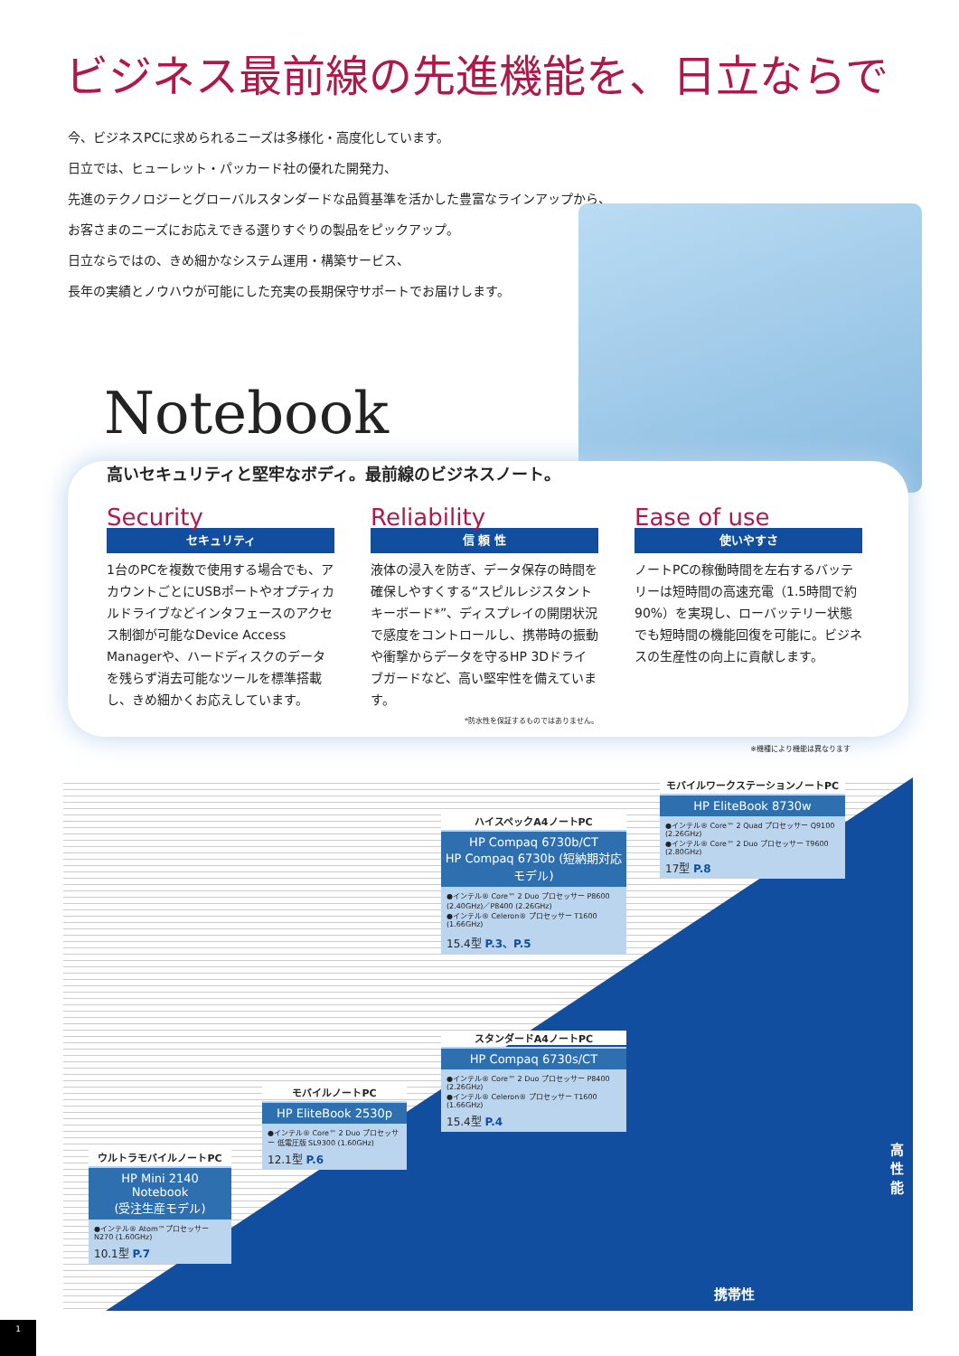ビジネス最前線の先進機能を、日立ならで
今、ビジネスPCに求められるニーズは多様化・高度化しています。
日立では、ヒューレット・パッカード社の優れた開発力、
先進のテクノロジーとグローバルスタンダードな品質基準を活かした豊富なラインアップから、
お客さまのニーズにお応えできる選りすぐりの製品をピックアップ。
日立ならではの、きめ細かなシステム運用・構築サービス、
長年の実績とノウハウが可能にした充実の長期保守サポートでお届けします。
Notebook
高いセキュリティと堅牢なボディ。最前線のビジネスノート。
Security
セキュリティ
1台のPCを複数で使用する場合でも、アカウントごとにUSBポートやオプティカルドライブなどインタフェースのアクセス制御が可能なDevice Access Managerや、ハードディスクのデータを残らず消去可能なツールを標準搭載し、きめ細かくお応えしています。
Reliability
信 頼 性
液体の浸入を防ぎ、データ保存の時間を確保しやすくする“スピルレジスタント キーボード*”、ディスプレイの開閉状況で感度をコントロールし、携帯時の振動や衝撃からデータを守るHP 3Dドライブガードなど、高い堅牢性を備えています。
*防水性を保証するものではありません。
Ease of use
使いやすさ
ノートPCの稼働時間を左右するバッテリーは短時間の高速充電（1.5時間で約90%）を実現し、ローバッテリー状態でも短時間の機能回復を可能に。ビジネスの生産性の向上に貢献します。
※機種により機能は異なります
モバイルワークステーションノートPC
HP EliteBook 8730w
●インテル® Core™ 2 Quad プロセッサー Q9100 (2.26GHz)
●インテル® Core™ 2 Duo プロセッサー T9600 (2.80GHz)
17型 P.8
ハイスペックA4ノートPC
HP Compaq 6730b/CT
HP Compaq 6730b (短納期対応モデル)
●インテル® Core™ 2 Duo プロセッサー P8600 (2.40GHz)／P8400 (2.26GHz)
●インテル® Celeron® プロセッサー T1600 (1.66GHz)
15.4型 P.3、P.5
スタンダードA4ノートPC
HP Compaq 6730s/CT
●インテル® Core™ 2 Duo プロセッサー P8400 (2.26GHz)
●インテル® Celeron® プロセッサー T1600 (1.66GHz)
15.4型 P.4
モバイルノートPC
HP EliteBook 2530p
●インテル® Core™ 2 Duo プロセッサー 低電圧版 SL9300 (1.60GHz)
12.1型 P.6
ウルトラモバイルノートPC
HP Mini 2140 Notebook
(受注生産モデル)
●インテル® Atom™プロセッサー N270 (1.60GHz)
10.1型 P.7
高性能
携帯性
1